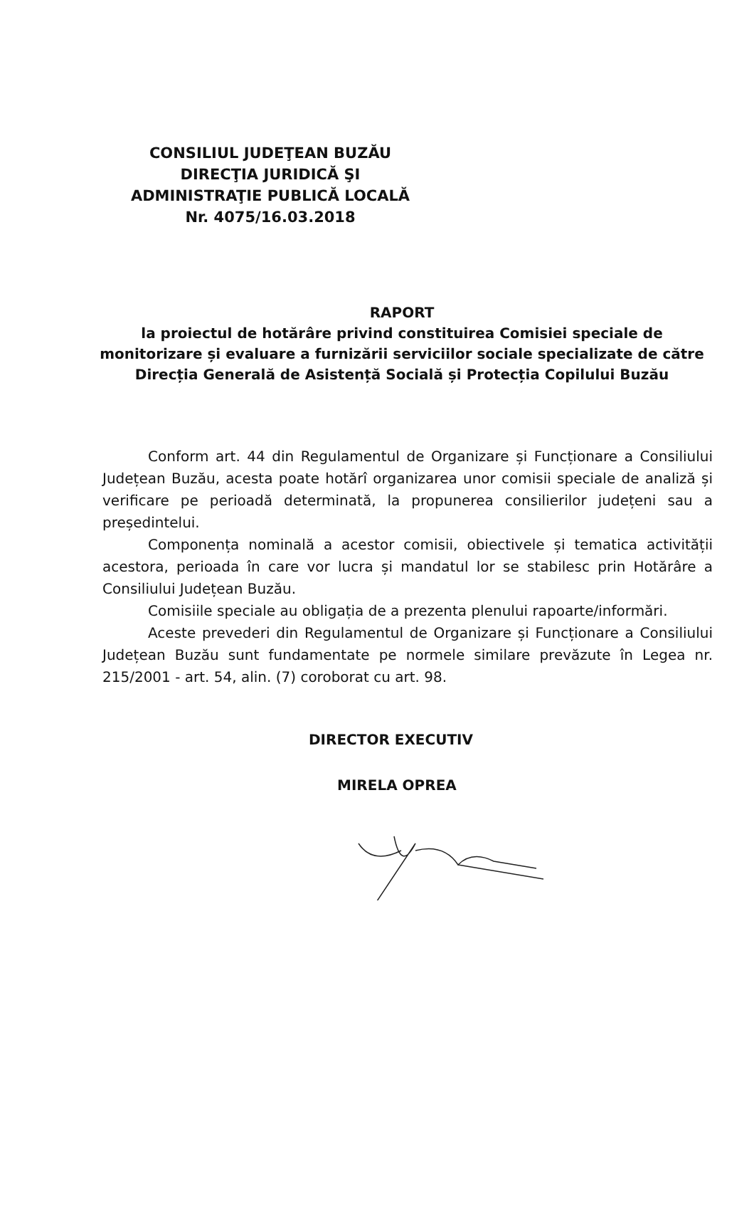CONSILIUL JUDEŢEAN BUZĂU
DIRECŢIA JURIDICĂ ŞI
ADMINISTRAŢIE PUBLICĂ LOCALĂ
Nr. 4075/16.03.2018
RAPORT
la proiectul de hotărâre privind constituirea Comisiei speciale de monitorizare și evaluare a furnizării serviciilor sociale specializate de către Direcția Generală de Asistență Socială și Protecția Copilului Buzău
Conform art. 44 din Regulamentul de Organizare și Funcționare a Consiliului Județean Buzău, acesta poate hotărî organizarea unor comisii speciale de analiză și verificare pe perioadă determinată, la propunerea consilierilor județeni sau a președintelui.
Componența nominală a acestor comisii, obiectivele și tematica activității acestora, perioada în care vor lucra și mandatul lor se stabilesc prin Hotărâre a Consiliului Județean Buzău.
Comisiile speciale au obligația de a prezenta plenului rapoarte/informări.
Aceste prevederi din Regulamentul de Organizare și Funcționare a Consiliului Județean Buzău sunt fundamentate pe normele similare prevăzute în Legea nr. 215/2001 - art. 54, alin. (7) coroborat cu art. 98.
DIRECTOR EXECUTIV
MIRELA OPREA